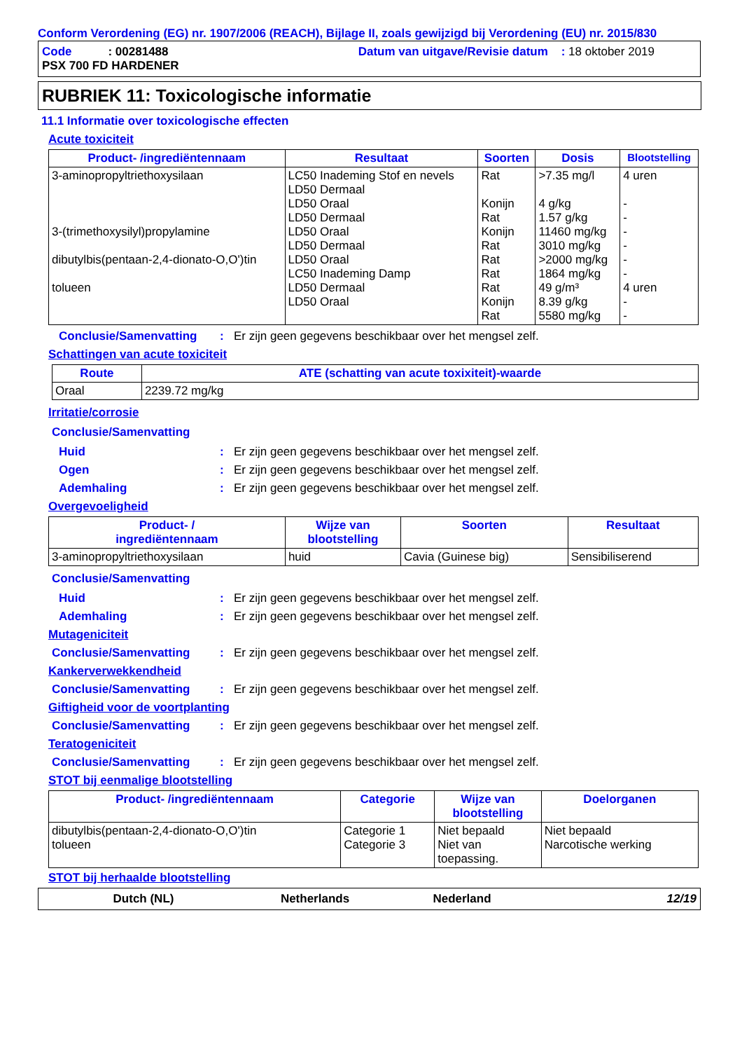Conform Verordening (EG) nr. 1907/2006 (REACH), Bijlage II, zoals gewijzigd bij Verordening (EU) nr. 2015/830
Code : 00281488
PSX 700 FD HARDENER
Datum van uitgave/Revisie datum : 18 oktober 2019
RUBRIEK 11: Toxicologische informatie
11.1 Informatie over toxicologische effecten
Acute toxiciteit
| Product- /ingrediëntennaam | Resultaat | Soorten | Dosis | Blootstelling |
| --- | --- | --- | --- | --- |
| 3-aminopropyltriethoxysilaan 3-(trimethoxysilyl)propylamine dibutylbis(pentaan-2,4-dionato-O,O')tin tolueen | LC50 Inademing Stof en nevels LD50 Dermaal LD50 Oraal LD50 Dermaal LD50 Oraal LD50 Dermaal LD50 Oraal LC50 Inademing Damp LD50 Dermaal LD50 Oraal | Rat Konijn Rat Konijn Rat Rat Rat Rat Konijn Rat | >7.35 mg/l 4 g/kg 1.57 g/kg 11460 mg/kg 3010 mg/kg >2000 mg/kg 1864 mg/kg 49 g/m³ 8.39 g/kg 5580 mg/kg | 4 uren - - - - - - 4 uren - - |
Conclusie/Samenvatting: Er zijn geen gegevens beschikbaar over het mengsel zelf.
Schattingen van acute toxiciteit
| Route | ATE (schatting van acute toxixiteit)-waarde |
| --- | --- |
| Oraal | 2239.72 mg/kg |
Irritatie/corrosie
Conclusie/Samenvatting
Huid: Er zijn geen gegevens beschikbaar over het mengsel zelf.
Ogen: Er zijn geen gegevens beschikbaar over het mengsel zelf.
Ademhaling: Er zijn geen gegevens beschikbaar over het mengsel zelf.
Overgevoeligheid
| Product- / ingrediëntennaam | Wijze van blootstelling | Soorten | Resultaat |
| --- | --- | --- | --- |
| 3-aminopropyltriethoxysilaan | huid | Cavia (Guinese big) | Sensibiliserend |
Conclusie/Samenvatting
Huid: Er zijn geen gegevens beschikbaar over het mengsel zelf.
Ademhaling: Er zijn geen gegevens beschikbaar over het mengsel zelf.
Mutageniciteit
Conclusie/Samenvatting: Er zijn geen gegevens beschikbaar over het mengsel zelf.
Kankerverwekkendheid
Conclusie/Samenvatting: Er zijn geen gegevens beschikbaar over het mengsel zelf.
Giftigheid voor de voortplanting
Conclusie/Samenvatting: Er zijn geen gegevens beschikbaar over het mengsel zelf.
Teratogeniciteit
Conclusie/Samenvatting: Er zijn geen gegevens beschikbaar over het mengsel zelf.
STOT bij eenmalige blootstelling
| Product- /ingrediëntennaam | Categorie | Wijze van blootstelling | Doelorganen |
| --- | --- | --- | --- |
| dibutylbis(pentaan-2,4-dionato-O,O')tin tolueen | Categorie 1 Categorie 3 | Niet bepaald Niet van toepassing. | Niet bepaald Narcotische werking |
STOT bij herhaalde blootstelling
Dutch (NL) Netherlands Nederland 12/19